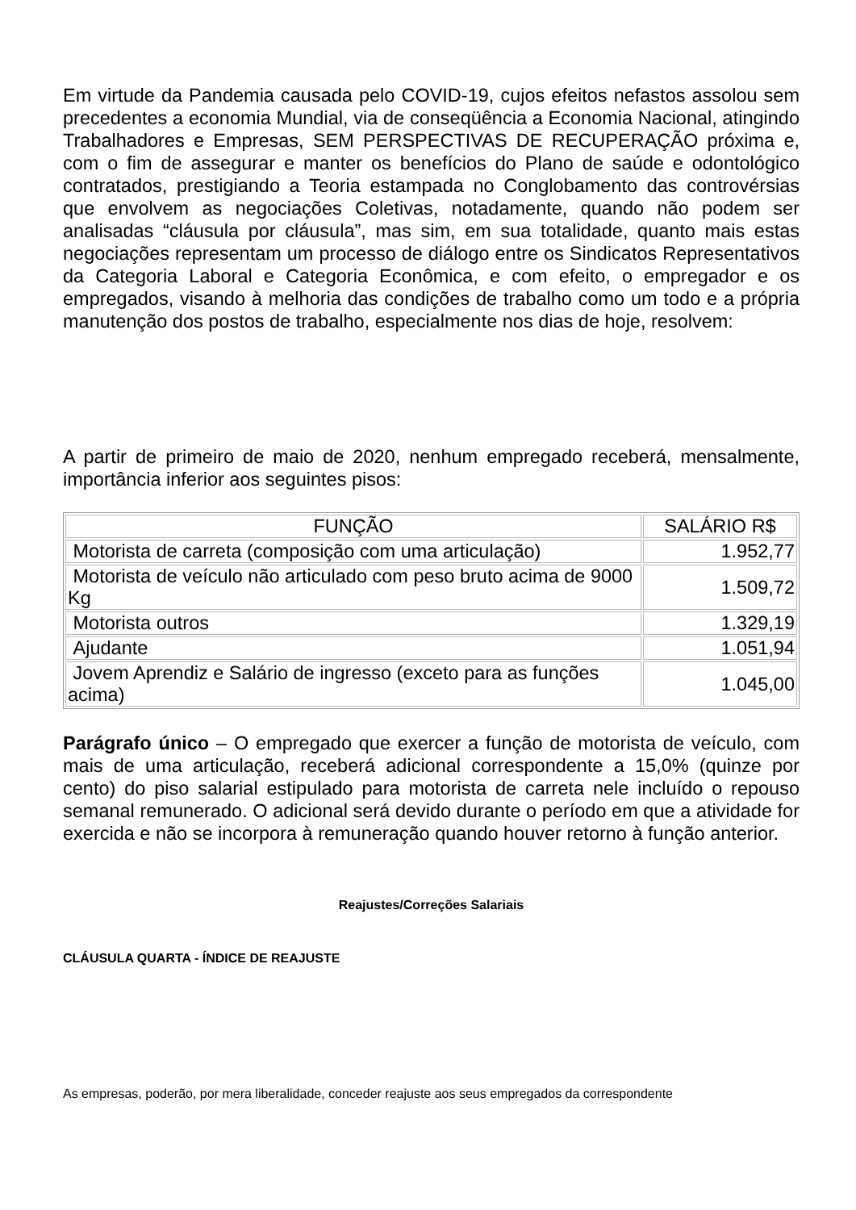Em virtude da Pandemia causada pelo COVID-19, cujos efeitos nefastos assolou sem precedentes a economia Mundial, via de conseqüência a Economia Nacional, atingindo Trabalhadores e Empresas, SEM PERSPECTIVAS DE RECUPERAÇÃO próxima e, com o fim de assegurar e manter os benefícios do Plano de saúde e odontológico contratados, prestigiando a Teoria estampada no Conglobamento das controvérsias que envolvem as negociações Coletivas, notadamente, quando não podem ser analisadas “cláusula por cláusula”, mas sim, em sua totalidade, quanto mais estas negociações representam um processo de diálogo entre os Sindicatos Representativos da Categoria Laboral e Categoria Econômica, e com efeito, o empregador e os empregados, visando à melhoria das condições de trabalho como um todo e a própria manutenção dos postos de trabalho, especialmente nos dias de hoje, resolvem:
A partir de primeiro de maio de 2020, nenhum empregado receberá, mensalmente, importância inferior aos seguintes pisos:
| FUNÇÃO | SALÁRIO R$ |
| --- | --- |
| Motorista de carreta (composição com uma articulação) | 1.952,77 |
| Motorista de veículo não articulado com peso bruto acima de 9000 Kg | 1.509,72 |
| Motorista outros | 1.329,19 |
| Ajudante | 1.051,94 |
| Jovem Aprendiz e Salário de ingresso (exceto para as funções acima) | 1.045,00 |
Parágrafo único – O empregado que exercer a função de motorista de veículo, com mais de uma articulação, receberá adicional correspondente a 15,0% (quinze por cento) do piso salarial estipulado para motorista de carreta nele incluído o repouso semanal remunerado. O adicional será devido durante o período em que a atividade for exercida e não se incorpora à remuneração quando houver retorno à função anterior.
Reajustes/Correções Salariais
CLÁUSULA QUARTA - ÍNDICE DE REAJUSTE
As empresas, poderão, por mera liberalidade, conceder reajuste aos seus empregados da correspondente